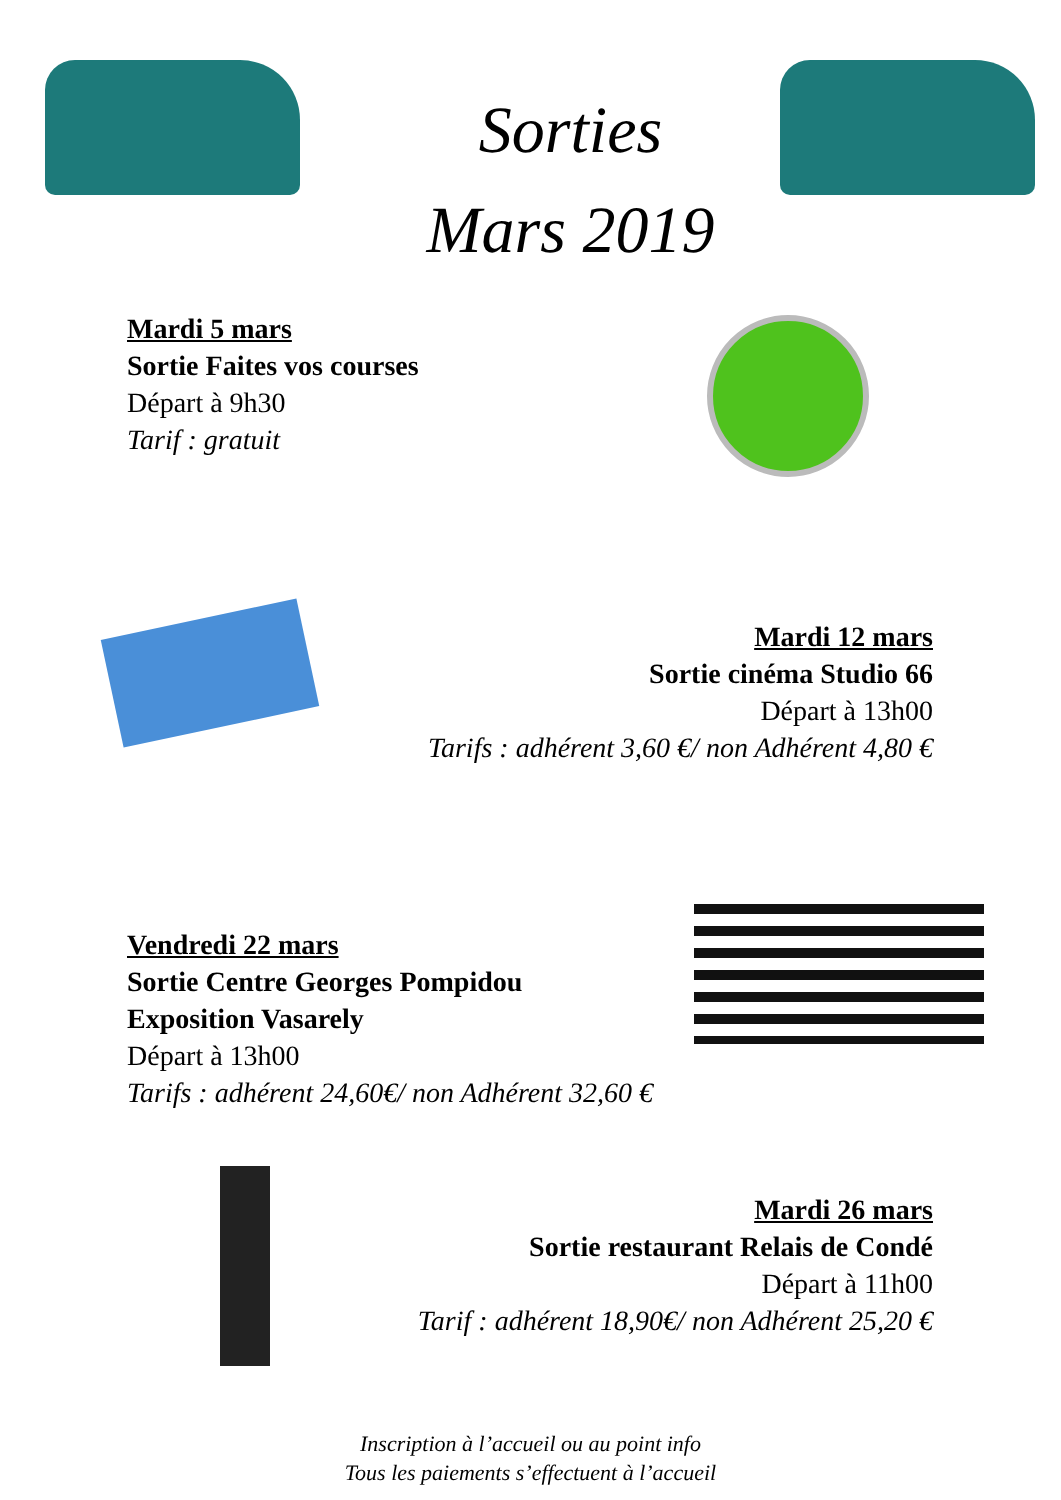Sorties
Mars 2019
Mardi 5 mars
Sortie Faites vos courses
Départ à 9h30
Tarif : gratuit
Mardi 12 mars
Sortie cinéma Studio 66
Départ à 13h00
Tarifs : adhérent 3,60 €/ non Adhérent 4,80 €
Vendredi 22 mars
Sortie Centre Georges Pompidou
Exposition Vasarely
Départ à 13h00
Tarifs : adhérent 24,60€/ non Adhérent 32,60 €
Mardi 26 mars
Sortie restaurant Relais de Condé
Départ à 11h00
Tarif : adhérent 18,90€/ non Adhérent 25,20 €
Inscription à l’accueil ou au point info
Tous les paiements s’effectuent à l’accueil